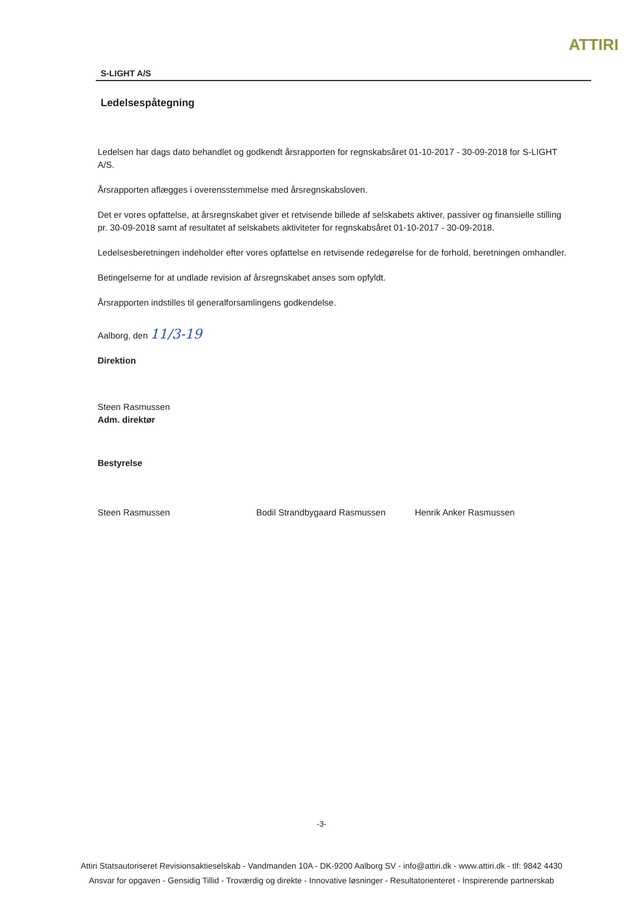ATTIRI
S-LIGHT A/S
Ledelsespåtegning
Ledelsen har dags dato behandlet og godkendt årsrapporten for regnskabsåret 01-10-2017 - 30-09-2018 for S-LIGHT A/S.
Årsrapporten aflægges i overensstemmelse med årsregnskabsloven.
Det er vores opfattelse, at årsregnskabet giver et retvisende billede af selskabets aktiver, passiver og finansielle stilling pr. 30-09-2018 samt af resultatet af selskabets aktiviteter for regnskabsåret 01-10-2017 - 30-09-2018.
Ledelsesberetningen indeholder efter vores opfattelse en retvisende redegørelse for de forhold, beretningen omhandler.
Betingelserne for at undlade revision af årsregnskabet anses som opfyldt.
Årsrapporten indstilles til generalforsamlingens godkendelse.
Aalborg, den 11/3-19
Direktion
Steen Rasmussen
Adm. direktør
Bestyrelse
Steen Rasmussen Bodil Strandbygaard Rasmussen Henrik Anker Rasmussen
-3-
Attiri Statsautoriseret Revisionsaktieselskab - Vandmanden 10A - DK-9200 Aalborg SV - info@attiri.dk - www.attiri.dk - tlf: 9842 4430
Ansvar for opgaven - Gensidig Tillid - Troværdig og direkte - Innovative løsninger - Resultatorienteret - Inspirerende partnerskab